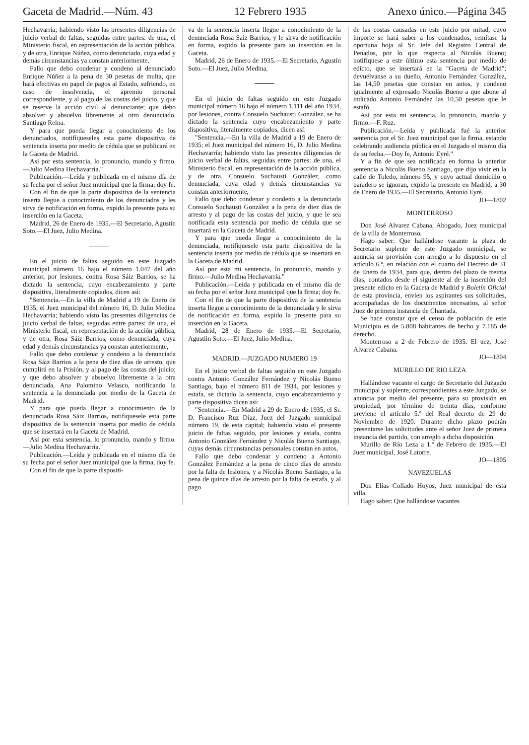Gaceta de Madrid.—Núm. 43 12 Febrero 1935 Anexo único.—Página 345
Hechavarría; habiendo visto las presentes diligencias de juicio verbal de faltas, seguidas entre partes: de una, el Ministerio fiscal, en representación de la acción pública, y de otra, Enrique Núñez, como denunciado, cuya edad y demás circunstancias ya constan anteriormente,
Fallo que debo condenar y condeno al denunciado Enrique Núñez a la pena de 30 pesetas de multa, que hará efectivas en papel de pagos al Estado, sufriendo, en caso de insolvencia, el apremio personal correspondiente, y al pago de las costas del juicio, y que se reserve la acción civil al denunciante; que debo absolver y absuelvo libremente al otro denunciado, Santiago Reina.
Y para que pueda llegar a conocimiento de los denunciados, notifíqueseles esta parte dispositiva de sentencia inserta por medio de cédula que se publicará en la Gaceta de Madrid.
Así por esta sentencia, lo pronuncio, mando y firmo.—Julio Medina Hechavarría."
Publicación.—Leída y publicada en el mismo día de su fecha por el señor Juez municipal que la firma; doy fe.
Con el fin de que la parte dispositiva de la sentencia inserta llegue a conocimiento de los denunciados y les sirva de notificación en forma, expido la presente para su inserción en la Gaceta.
Madrid, 26 de Enero de 1935.—El Secretario, Agustín Soto.—El Juez, Julio Medina.
En el juicio de faltas seguido en este Juzgado municipal número 16 bajo el número 1.047 del año anterior, por lesiones, contra Rosa Sáiz Barrios, se ha dictado la sentencia, cuyo encabezamiento y parte dispositiva, literalmente copiados, dicen así:
"Sentencia.—En la villa de Madrid a 19 de Enero de 1935; el Juez municipal del número 16, D. Julio Medina Hechavarría; habiendo visto las presentes diligencias de juicio verbal de faltas, seguidas entre partes: de una, el Ministerio fiscal, en representación de la acción pública, y de otra, Rosa Sáiz Barrios, como denunciada, cuya edad y demás circunstancias ya constan anteriormente,
Fallo que debo condenar y condeno a la denunciada Rosa Sáiz Barrios a la pena de diez días de arresto, que cumplirá en la Prisión, y al pago de las costas del juicio; y que debo absolver y absuelvo libremente a la otra denunciada, Ana Palomino Velasco, notificando la sentencia a la denunciada por medio de la Gaceta de Madrid.
Y para que pueda llegar a conocimiento de la denunciada Rosa Sáiz Barrios, notifíquesele esta parte dispositiva de la sentencia inserta por medio de cédula que se insertará en la Gaceta de Madrid.
Así por esta sentencia, lo pronuncio, mando y firmo.—Julio Medina Hechavarría."
Publicación.—Leída y publicada en el mismo día de su fecha por el señor Juez municipal que la firma, doy fe.
Con el fin de que la parte dispositi-
va de la sentencia inserta llegue a conocimiento de la denunciada Rosa Saiz Barrios, y le sirva de notificación en forma, expido la presente para su inserción en la Gaceta.
Madrid, 26 de Enero de 1935.—El Secretario, Agustín Soto.—El Juez, Julio Medina.
En el juicio de faltas seguido en este Juzgado municipal número 16 bajo el número 1.111 del año 1934, por lesiones, contra Consuelo Suchausti González, se ha dictado la sentencia cuyo encabezamiento y parte dispositiva, literalmente copiados, dicen así:
"Sentencia.—En la villa de Madrid a 19 de Enero de 1935; el Juez municipal del número 16, D. Julio Medina Hechavarría; habiendo visto las presentes diligencias de juicio verbal de faltas, seguidas entre partes: de una, el Ministerio fiscal, en representación de la acción pública, y de otra, Consuelo Suchausti González, como denunciada, cuya edad y demás circunstancias ya constan anteriormente,
Fallo que debo condenar y condeno a la denunciada Consuelo Suchausti González a la pena de diez días de arresto y al pago de las costas del juicio, y que le sea notificada esta sentencia por medio de cédula que se insertará en la Gaceta de Madrid.
Y para que pueda llegar a conocimiento de la denunciada, notifíquesele esta parte dispositiva de la sentencia inserta por medio de cédula que se insertará en la Gaceta de Madrid.
Así por esta mi sentencia, lo pronuncio, mando y firmo.—Julio Medina Hechavarría."
Publicación.—Leída y publicada en el mismo día de su fecha por el señor Juez municipal que la firma; doy fe.
Con el fin de que la parte dispositiva de la sentencia inserta llegue a conocimiento de la denunciada y le sirva de notificación en forma, expido la presente para su inserción en la Gaceta.
Madrid, 28 de Enero de 1935.—El Secretario, Agustiin Soto.—El Juez, Julio Medina.
MADRID.—JUZGADO NUMERO 19
En el juicio verbal de faltas seguido en este Juzgado contra Antonio González Fernández y Nicolás Bueno Santiago, bajo el número 811 de 1934, por lesiones y estafa, se dictado la sentencia, cuyo encabezamiento y parte dispositiva dicen así:
"Sentencia.—En Madrid a 29 de Enero de 1935; el Sr. D. Francisco Ruz Díaz, Juez del Juzgado municipal número 19, de esta capital; habiendo visto el presente juicio de faltas seguido, por lesiones y estafa, contra Antonio González Fernández y Nicolás Bueno Santiago, cuyas demás circunstancias personales constan en autos,
Fallo que debo condenar y condeno a Antonio González Fernández a la pena de cinco días de arresto por la falta de lesiones, y a Nicolás Bueno Santiago, a la pena de quince días de arresto por la falta de estafa, y al pago
de las costas causadas en este juicio por mitad, cuyo importe se hará saber a los condenados; remítase la oportuna hoja al Sr. Jefe del Registro Central de Penados, por lo que respecta al Nicolás Bueno; notifíquese a este último esta sentencia por medio de edicto, que se insertará en la "Gaceta de Madrid"; devuélvanse a su dueño, Antonio Fernández González, las 14,50 pesetas que constan en autos, y condeno igualmente al expresado Nicolás Bueno a que abone al indicado Antonio Fernández las 10,50 pesetas que le estafó.
Así por esta mi sentencia, lo pronuncio, mando y firmo.—F. Ruz.
Publicación.—Leída y publicada fué la anterior sentencia por el Sr. Juez municipal que la firma, estando celebrando audiencia pública en el Juzgado el mismo día de su fecha.—Doy fe, Antonio Eyré."
Y a fin de que sea notificada en forma la anterior sentencia a Nicolás Bueno Santiago, que dijo vivir en la calle de Toledo, número 95, y cuyo actual domicilio o paradero se ignoran, expido la presente en Madrid, a 30 de Enero de 1935.—El Secretario, Antonio Eyré.
JO—1802
MONTERROSO
Don José Alvarez Cabana, Abogado, Juez municipal de la villa de Monterroso.
Hago saber: Que hallándose vacante la plaza de Secretario suplente de este Juzgado municipal, se anuncia su provisión con arreglo a lo dispuesto en el artículo 6.º, en relación con el cuarto del Decreto de 31 de Enero de 1934, para que, dentro del plazo de treinta días, contados desde el siguiente al de la inserción del presente edicto en la Gaceta de Madrid y Boletín Oficial de esta provincia, envíen los aspirantes sus solicitudes, acompañadas de los documentos necesarios, al señor Juez de primera instancia de Chantada.
Se hace constar que el censo de población de este Municipio es de 5.808 habitantes de hecho y 7.185 de derecho.
Monterroso a 2 de Febrero de 1935. El uez, José Alvarez Cabana.
JO—1804
MURILLO DE RIO LEZA
Hallándose vacante el cargo de Secretario del Juzgado municipal y suplente, correspondientes a este Juzgado, se anuncia por medio del presente, para su provisión en propiedad, por término de treinta días, conforme previene el artículo 5.º del Real decreto de 29 de Noviembre de 1920. Durante dicho plazo podrán presentarse las solicitudes ante el señor Juez de primera instancia del partido, con arreglo a dicha disposición.
Murillo de Río Leza a 1.º de Febrero de 1935.—El Juez municipal, José Latorre.
JO—1805
NAVEZUELAS
Don Elías Collado Hoyos, Juez municipal de esta villa.
Hago saber: Que hallándose vacantes